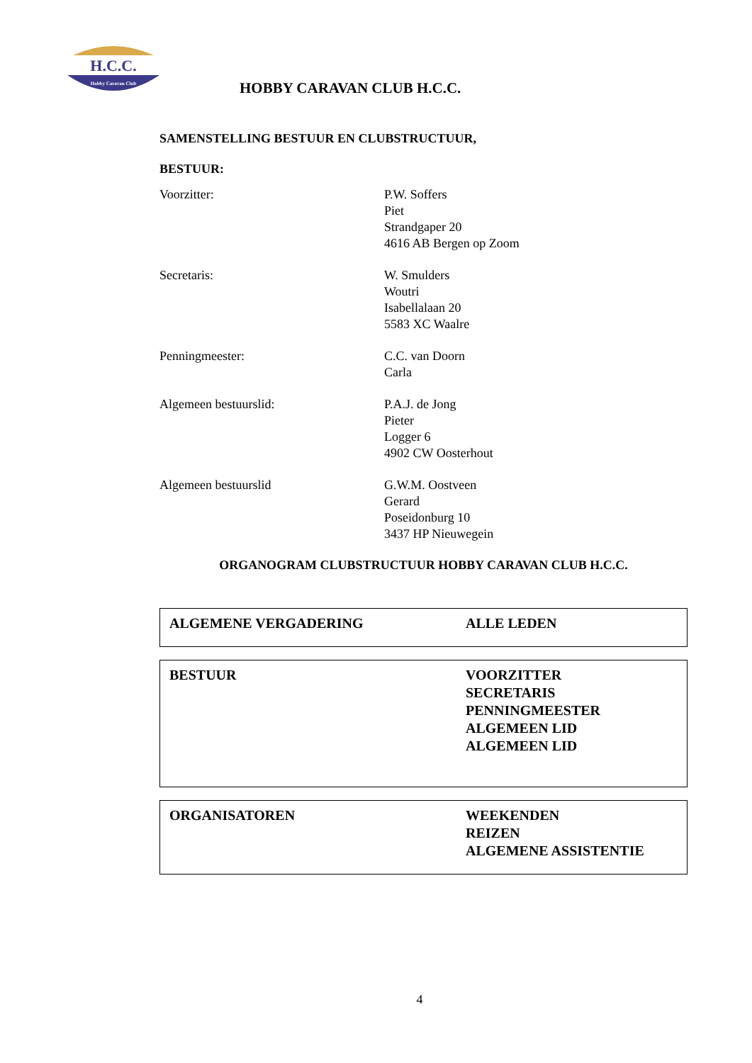H.C.C.
Hobby Caravan Club
HOBBY CARAVAN CLUB H.C.C.
SAMENSTELLING BESTUUR EN CLUBSTRUCTUUR,
BESTUUR:
Voorzitter: P.W. Soffers
Piet
Strandgaper 20
4616 AB Bergen op Zoom
Secretaris: W. Smulders
Woutri
Isabellalaan 20
5583 XC Waalre
Penningmeester: C.C. van Doorn
Carla
Algemeen bestuurslid: P.A.J. de Jong
Pieter
Logger 6
4902 CW Oosterhout
Algemeen bestuurslid G.W.M. Oostveen
Gerard
Poseidonburg 10
3437 HP Nieuwegein
ORGANOGRAM CLUBSTRUCTUUR HOBBY CARAVAN CLUB H.C.C.
ALGEMENE VERGADERING ALLE LEDEN
BESTUUR VOORZITTER
SECRETARIS
PENNINGMEESTER
ALGEMEEN LID
ALGEMEEN LID
ORGANISATOREN WEEKENDEN
REIZEN
ALGEMENE ASSISTENTIE
4